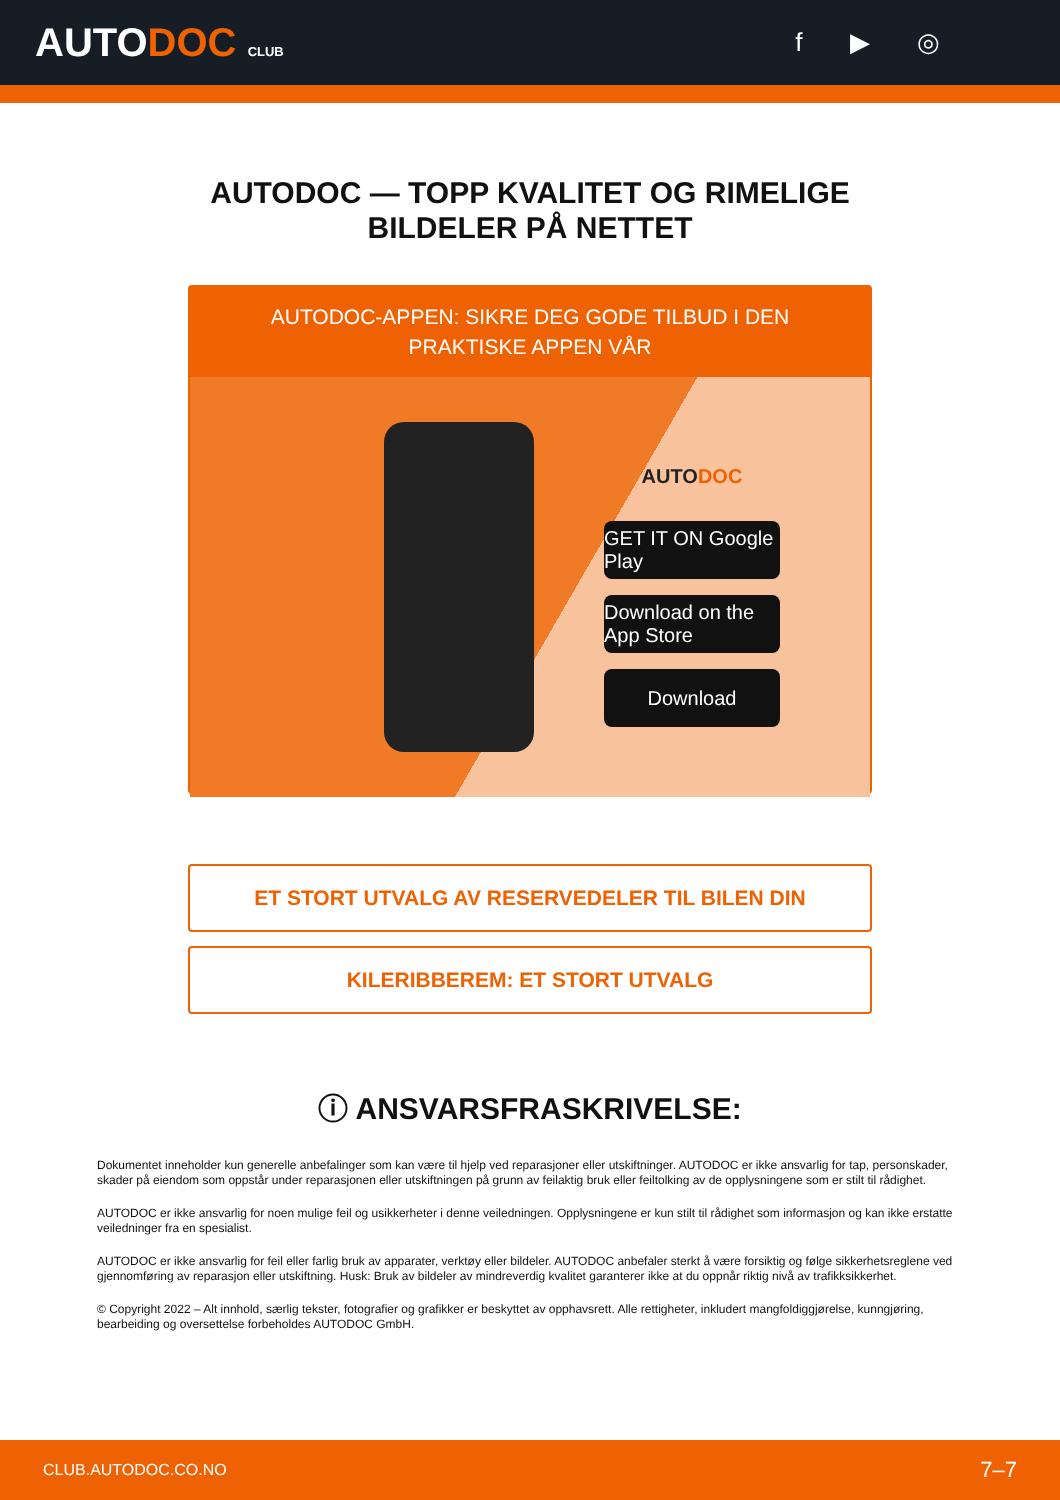AUTODOC CLUB
f ▶ ◎
AUTODOC — TOPP KVALITET OG RIMELIGE BILDELER PÅ NETTET
AUTODOC-APPEN: SIKRE DEG GODE TILBUD I DEN PRAKTISKE APPEN VÅR
AUTO DOC
GET IT ON Google Play
Download on the App Store
Download
ET STORT UTVALG AV RESERVEDELER TIL BILEN DIN
KILERIBBEREM: ET STORT UTVALG
ⓘ ANSVARSFRASKRIVELSE:
Dokumentet inneholder kun generelle anbefalinger som kan være til hjelp ved reparasjoner eller utskiftninger. AUTODOC er ikke ansvarlig for tap, personskader, skader på eiendom som oppstår under reparasjonen eller utskiftningen på grunn av feilaktig bruk eller feiltolking av de opplysningene som er stilt til rådighet.
AUTODOC er ikke ansvarlig for noen mulige feil og usikkerheter i denne veiledningen. Opplysningene er kun stilt til rådighet som informasjon og kan ikke erstatte veiledninger fra en spesialist.
AUTODOC er ikke ansvarlig for feil eller farlig bruk av apparater, verktøy eller bildeler. AUTODOC anbefaler sterkt å være forsiktig og følge sikkerhetsreglene ved gjennomføring av reparasjon eller utskiftning. Husk: Bruk av bildeler av mindreverdig kvalitet garanterer ikke at du oppnår riktig nivå av trafikksikkerhet.
© Copyright 2022 – Alt innhold, særlig tekster, fotografier og grafikker er beskyttet av opphavsrett. Alle rettigheter, inkludert mangfoldiggjørelse, kunngjøring, bearbeiding og oversettelse forbeholdes AUTODOC GmbH.
CLUB.AUTODOC.CO.NO 7–7